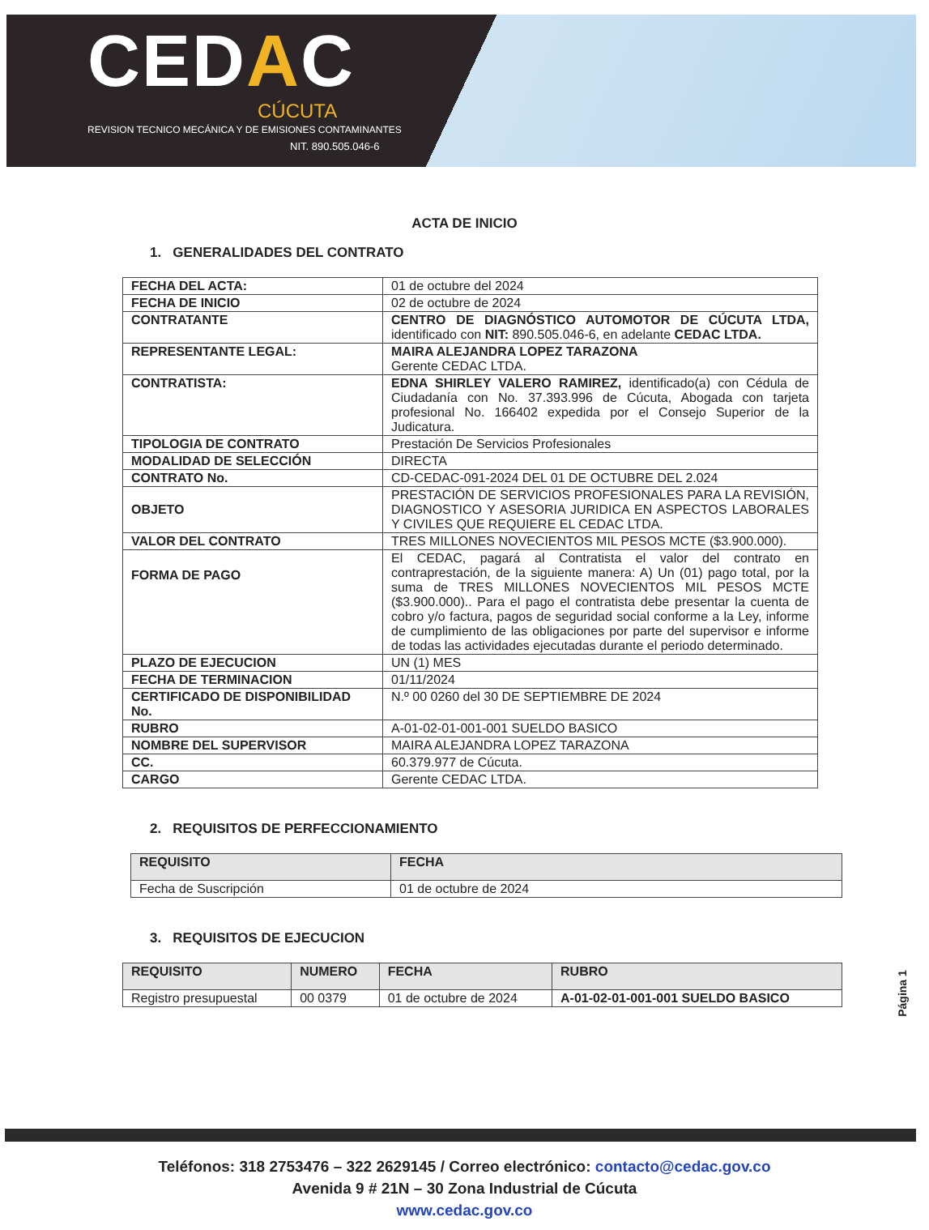CEDAC
CÚCUTA
REVISION TECNICO MECÁNICA Y DE EMISIONES CONTAMINANTES
NIT. 890.505.046-6
ACTA DE INICIO
1. GENERALIDADES DEL CONTRATO
| FECHA DEL ACTA: | 01 de octubre del 2024 |
| FECHA DE INICIO | 02 de octubre de 2024 |
| CONTRATANTE | CENTRO DE DIAGNÓSTICO AUTOMOTOR DE CÚCUTA LTDA, identificado con NIT: 890.505.046-6, en adelante CEDAC LTDA. |
| REPRESENTANTE LEGAL: | MAIRA ALEJANDRA LOPEZ TARAZONA Gerente CEDAC LTDA. |
| CONTRATISTA: | EDNA SHIRLEY VALERO RAMIREZ, identificado(a) con Cédula de Ciudadanía con No. 37.393.996 de Cúcuta, Abogada con tarjeta profesional No. 166402 expedida por el Consejo Superior de la Judicatura. |
| TIPOLOGIA DE CONTRATO | Prestación De Servicios Profesionales |
| MODALIDAD DE SELECCIÓN | DIRECTA |
| CONTRATO No. | CD-CEDAC-091-2024 DEL 01 DE OCTUBRE DEL 2.024 |
| OBJETO | PRESTACIÓN DE SERVICIOS PROFESIONALES PARA LA REVISIÓN, DIAGNOSTICO Y ASESORIA JURIDICA EN ASPECTOS LABORALES Y CIVILES QUE REQUIERE EL CEDAC LTDA. |
| VALOR DEL CONTRATO | TRES MILLONES NOVECIENTOS MIL PESOS MCTE ($3.900.000). |
| FORMA DE PAGO | El CEDAC, pagará al Contratista el valor del contrato en contraprestación, de la siguiente manera: A) Un (01) pago total, por la suma de TRES MILLONES NOVECIENTOS MIL PESOS MCTE ($3.900.000).. Para el pago el contratista debe presentar la cuenta de cobro y/o factura, pagos de seguridad social conforme a la Ley, informe de cumplimiento de las obligaciones por parte del supervisor e informe de todas las actividades ejecutadas durante el periodo determinado. |
| PLAZO DE EJECUCION | UN (1) MES |
| FECHA DE TERMINACION | 01/11/2024 |
| CERTIFICADO DE DISPONIBILIDAD No. | N.º 00 0260 del 30 DE SEPTIEMBRE DE 2024 |
| RUBRO | A-01-02-01-001-001 SUELDO BASICO |
| NOMBRE DEL SUPERVISOR | MAIRA ALEJANDRA LOPEZ TARAZONA |
| CC. | 60.379.977 de Cúcuta. |
| CARGO | Gerente CEDAC LTDA. |
2. REQUISITOS DE PERFECCIONAMIENTO
| REQUISITO | FECHA |
| --- | --- |
| Fecha de Suscripción | 01 de octubre de 2024 |
3. REQUISITOS DE EJECUCION
| REQUISITO | NUMERO | FECHA | RUBRO |
| --- | --- | --- | --- |
| Registro presupuestal | 00 0379 | 01 de octubre de 2024 | A-01-02-01-001-001 SUELDO BASICO |
Página 1
Teléfonos: 318 2753476 – 322 2629145 / Correo electrónico: contacto@cedac.gov.co
Avenida 9 # 21N – 30 Zona Industrial de Cúcuta
www.cedac.gov.co